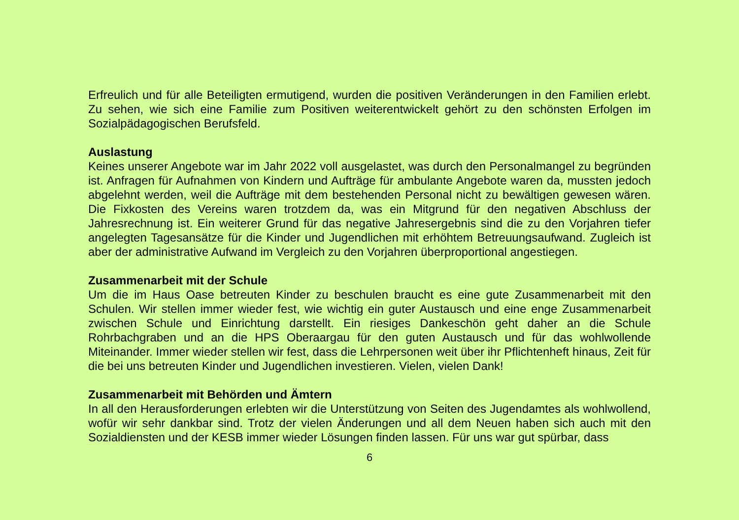Erfreulich und für alle Beteiligten ermutigend, wurden die positiven Veränderungen in den Familien erlebt. Zu sehen, wie sich eine Familie zum Positiven weiterentwickelt gehört zu den schönsten Erfolgen im Sozialpädagogischen Berufsfeld.
Auslastung
Keines unserer Angebote war im Jahr 2022 voll ausgelastet, was durch den Personalmangel zu begründen ist. Anfragen für Aufnahmen von Kindern und Aufträge für ambulante Angebote waren da, mussten jedoch abgelehnt werden, weil die Aufträge mit dem bestehenden Personal nicht zu bewältigen gewesen wären. Die Fixkosten des Vereins waren trotzdem da, was ein Mitgrund für den negativen Abschluss der Jahresrechnung ist. Ein weiterer Grund für das negative Jahresergebnis sind die zu den Vorjahren tiefer angelegten Tagesansätze für die Kinder und Jugendlichen mit erhöhtem Betreuungsaufwand. Zugleich ist aber der administrative Aufwand im Vergleich zu den Vorjahren überproportional angestiegen.
Zusammenarbeit mit der Schule
Um die im Haus Oase betreuten Kinder zu beschulen braucht es eine gute Zusammenarbeit mit den Schulen. Wir stellen immer wieder fest, wie wichtig ein guter Austausch und eine enge Zusammenarbeit zwischen Schule und Einrichtung darstellt. Ein riesiges Dankeschön geht daher an die Schule Rohrbachgraben und an die HPS Oberaargau für den guten Austausch und für das wohlwollende Miteinander. Immer wieder stellen wir fest, dass die Lehrpersonen weit über ihr Pflichtenheft hinaus, Zeit für die bei uns betreuten Kinder und Jugendlichen investieren. Vielen, vielen Dank!
Zusammenarbeit mit Behörden und Ämtern
In all den Herausforderungen erlebten wir die Unterstützung von Seiten des Jugendamtes als wohlwollend, wofür wir sehr dankbar sind. Trotz der vielen Änderungen und all dem Neuen haben sich auch mit den Sozialdiensten und der KESB immer wieder Lösungen finden lassen. Für uns war gut spürbar, dass
6